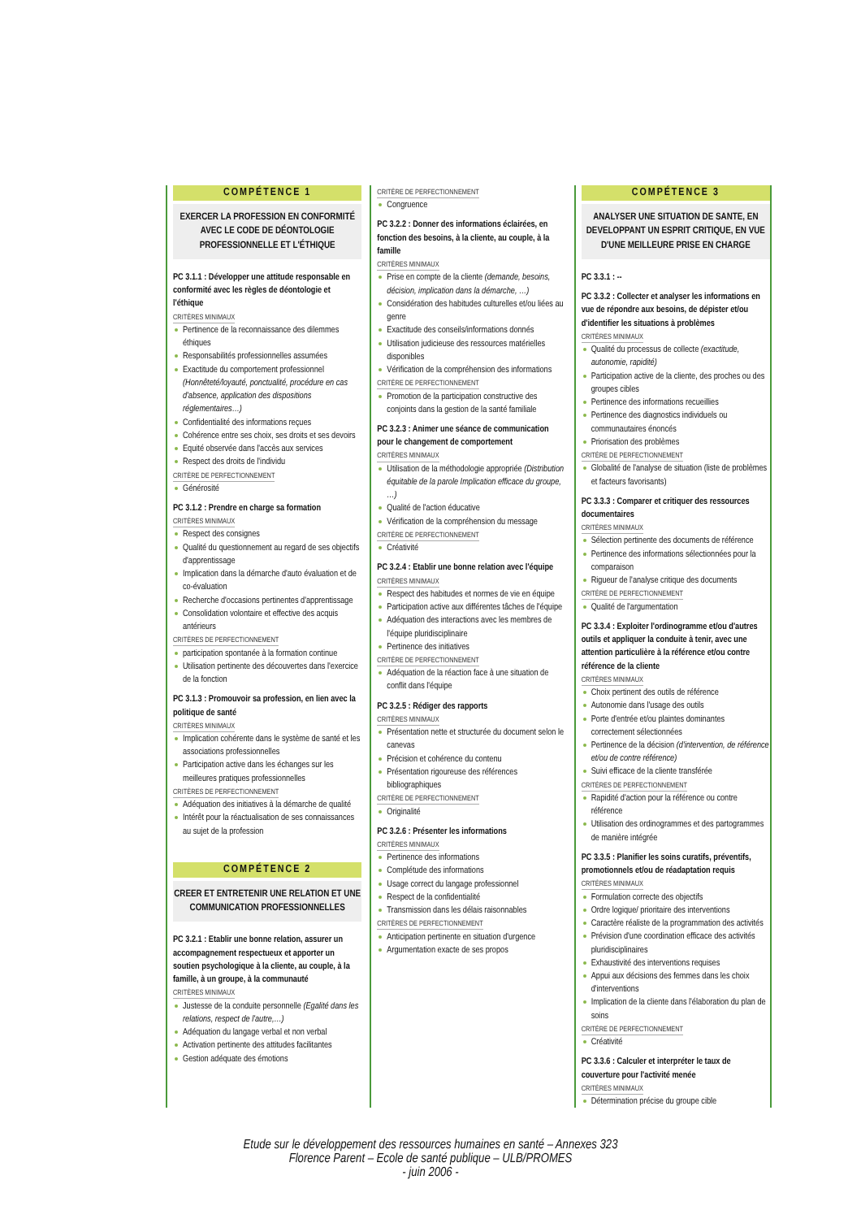COMPÉTENCE 1
EXERCER LA PROFESSION EN CONFORMITÉ AVEC LE CODE DE DÉONTOLOGIE PROFESSIONNELLE ET L'ÉTHIQUE
PC 3.1.1 : Développer une attitude responsable en conformité avec les règles de déontologie et l'éthique
CRITÈRES MINIMAUX
Pertinence de la reconnaissance des dilemmes éthiques
Responsabilités professionnelles assumées
Exactitude du comportement professionnel (Honnêteté/loyauté, ponctualité, procédure en cas d'absence, application des dispositions réglementaires…)
Confidentialité des informations reçues
Cohérence entre ses choix, ses droits et ses devoirs
Equité observée dans l'accès aux services
Respect des droits de l'individu
CRITÈRE DE PERFECTIONNEMENT
Générosité
PC 3.1.2 : Prendre en charge sa formation
CRITÈRES MINIMAUX
Respect des consignes
Qualité du questionnement au regard de ses objectifs d'apprentissage
Implication dans la démarche d'auto évaluation et de co-évaluation
Recherche d'occasions pertinentes d'apprentissage
Consolidation volontaire et effective des acquis antérieurs
CRITÈRES DE PERFECTIONNEMENT
participation spontanée à la formation continue
Utilisation pertinente des découvertes dans l'exercice de la fonction
PC 3.1.3 : Promouvoir sa profession, en lien avec la politique de santé
CRITÈRES MINIMAUX
Implication cohérente dans le système de santé et les associations professionnelles
Participation active dans les échanges sur les meilleures pratiques professionnelles
CRITÈRES DE PERFECTIONNEMENT
Adéquation des initiatives à la démarche de qualité
Intérêt pour la réactualisation de ses connaissances au sujet de la profession
COMPÉTENCE 2
CREER ET ENTRETENIR UNE RELATION ET UNE COMMUNICATION PROFESSIONNELLES
PC 3.2.1 : Etablir une bonne relation, assurer un accompagnement respectueux et apporter un soutien psychologique à la cliente, au couple, à la famille, à un groupe, à la communauté
CRITÈRES MINIMAUX
Justesse de la conduite personnelle (Egalité dans les relations, respect de l'autre,…)
Adéquation du langage verbal et non verbal
Activation pertinente des attitudes facilitantes
Gestion adéquate des émotions
CRITÈRE DE PERFECTIONNEMENT
Congruence
PC 3.2.2 : Donner des informations éclairées, en fonction des besoins, à la cliente, au couple, à la famille
CRITÈRES MINIMAUX
Prise en compte de la cliente (demande, besoins, décision, implication dans la démarche, …)
Considération des habitudes culturelles et/ou liées au genre
Exactitude des conseils/informations donnés
Utilisation judicieuse des ressources matérielles disponibles
Vérification de la compréhension des informations
CRITÈRE DE PERFECTIONNEMENT
Promotion de la participation constructive des conjoints dans la gestion de la santé familiale
PC 3.2.3 : Animer une séance de communication pour le changement de comportement
CRITÈRES MINIMAUX
Utilisation de la méthodologie appropriée (Distribution équitable de la parole Implication efficace du groupe, …)
Qualité de l'action éducative
Vérification de la compréhension du message
CRITÈRE DE PERFECTIONNEMENT
Créativité
PC 3.2.4 : Etablir une bonne relation avec l'équipe
CRITÈRES MINIMAUX
Respect des habitudes et normes de vie en équipe
Participation active aux différentes tâches de l'équipe
Adéquation des interactions avec les membres de l'équipe pluridisciplinaire
Pertinence des initiatives
CRITÈRE DE PERFECTIONNEMENT
Adéquation de la réaction face à une situation de conflit dans l'équipe
PC 3.2.5 : Rédiger des rapports
CRITÈRES MINIMAUX
Présentation nette et structurée du document selon le canevas
Précision et cohérence du contenu
Présentation rigoureuse des références bibliographiques
CRITÈRE DE PERFECTIONNEMENT
Originalité
PC 3.2.6 : Présenter les informations
CRITÈRES MINIMAUX
Pertinence des informations
Complétude des informations
Usage correct du langage professionnel
Respect de la confidentialité
Transmission dans les délais raisonnables
CRITÈRES DE PERFECTIONNEMENT
Anticipation pertinente en situation d'urgence
Argumentation exacte de ses propos
COMPÉTENCE 3
ANALYSER UNE SITUATION DE SANTE, EN DEVELOPPANT UN ESPRIT CRITIQUE, EN VUE D'UNE MEILLEURE PRISE EN CHARGE
PC 3.3.1 : --
PC 3.3.2 : Collecter et analyser les informations en vue de répondre aux besoins, de dépister et/ou d'identifier les situations à problèmes
CRITÈRES MINIMAUX
Qualité du processus de collecte (exactitude, autonomie, rapidité)
Participation active de la cliente, des proches ou des groupes cibles
Pertinence des informations recueillies
Pertinence des diagnostics individuels ou communautaires énoncés
Priorisation des problèmes
CRITÈRE DE PERFECTIONNEMENT
Globalité de l'analyse de situation (liste de problèmes et facteurs favorisants)
PC 3.3.3 : Comparer et critiquer des ressources documentaires
CRITÈRES MINIMAUX
Sélection pertinente des documents de référence
Pertinence des informations sélectionnées pour la comparaison
Rigueur de l'analyse critique des documents
CRITÈRE DE PERFECTIONNEMENT
Qualité de l'argumentation
PC 3.3.4 : Exploiter l'ordinogramme et/ou d'autres outils et appliquer la conduite à tenir, avec une attention particulière à la référence et/ou contre référence de la cliente
CRITÈRES MINIMAUX
Choix pertinent des outils de référence
Autonomie dans l'usage des outils
Porte d'entrée et/ou plaintes dominantes correctement sélectionnées
Pertinence de la décision (d'intervention, de référence et/ou de contre référence)
Suivi efficace de la cliente transférée
CRITÈRES DE PERFECTIONNEMENT
Rapidité d'action pour la référence ou contre référence
Utilisation des ordinogrammes et des partogrammes de manière intégrée
PC 3.3.5 : Planifier les soins curatifs, préventifs, promotionnels et/ou de réadaptation requis
CRITÈRES MINIMAUX
Formulation correcte des objectifs
Ordre logique/ prioritaire des interventions
Caractère réaliste de la programmation des activités
Prévision d'une coordination efficace des activités pluridisciplinaires
Exhaustivité des interventions requises
Appui aux décisions des femmes dans les choix d'interventions
Implication de la cliente dans l'élaboration du plan de soins
CRITÈRE DE PERFECTIONNEMENT
Créativité
PC 3.3.6 : Calculer et interpréter le taux de couverture pour l'activité menée
CRITÈRES MINIMAUX
Détermination précise du groupe cible
Etude sur le développement des ressources humaines en santé – Annexes 323
Florence Parent – Ecole de santé publique – ULB/PROMES
- juin 2006 -